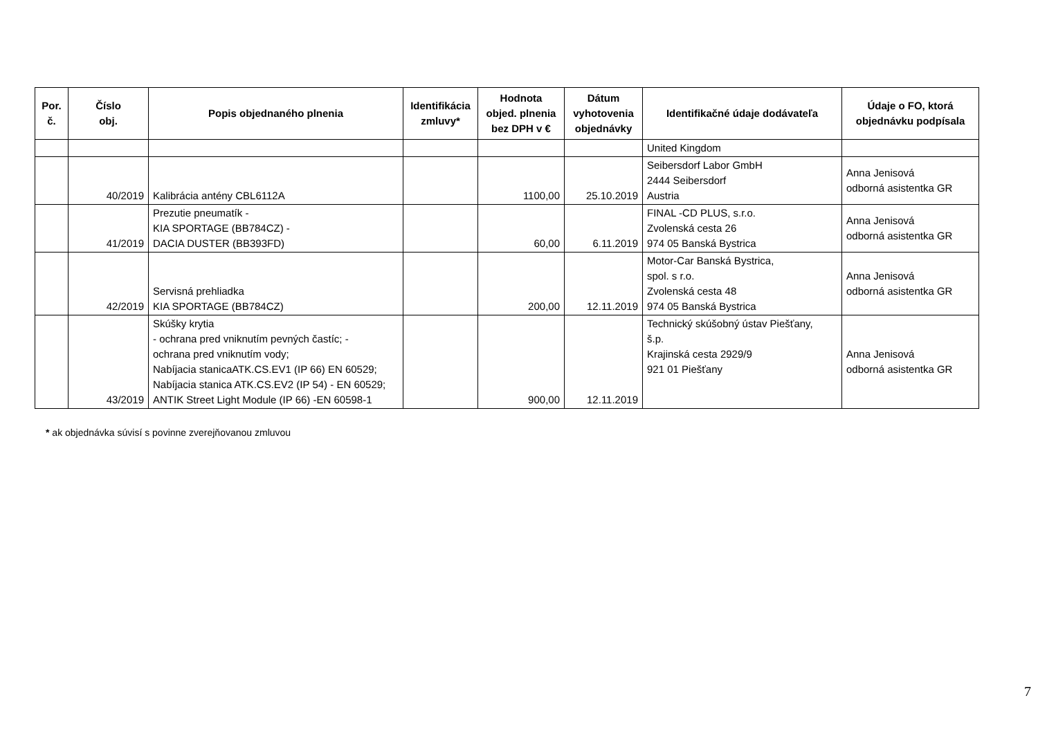| Por. č. | Číslo obj. | Popis objednaného plnenia | Identifikácia zmluvy* | Hodnota objed. plnenia bez DPH v € | Dátum vyhotovenia objednávky | Identifikačné údaje dodávateľa | Údaje o FO, ktorá objednávku podpísala |
| --- | --- | --- | --- | --- | --- | --- | --- |
| | | | | | | United Kingdom | |
| | 40/2019 | Kalibrácia antény CBL6112A | | 1100,00 | 25.10.2019 | Seibersdorf Labor GmbH 2444 Seibersdorf Austria | Anna Jenisová odborná asistentka GR |
| | 41/2019 | Prezutie pneumatík - KIA SPORTAGE (BB784CZ) - DACIA DUSTER (BB393FD) | | 60,00 | 6.11.2019 | FINAL -CD PLUS, s.r.o. Zvolenská cesta 26 974 05 Banská Bystrica | Anna Jenisová odborná asistentka GR |
| | 42/2019 | Servisná prehliadka KIA SPORTAGE (BB784CZ) | | 200,00 | 12.11.2019 | Motor-Car Banská Bystrica, spol. s r.o. Zvolenská cesta 48 974 05 Banská Bystrica | Anna Jenisová odborná asistentka GR |
| | 43/2019 | Skúšky krytia - ochrana pred vniknutím pevných častíc; - ochrana pred vniknutím vody; Nabíjacia stanicaATK.CS.EV1 (IP 66) EN 60529; Nabíjacia stanica ATK.CS.EV2 (IP 54) - EN 60529; ANTIK Street Light Module (IP 66) -EN 60598-1 | | 900,00 | 12.11.2019 | Technický skúšobný ústav Piešťany, š.p. Krajinská cesta 2929/9 921 01 Piešťany | Anna Jenisová odborná asistentka GR |
* ak objednávka súvisí s povinne zverejňovanou zmluvou
7